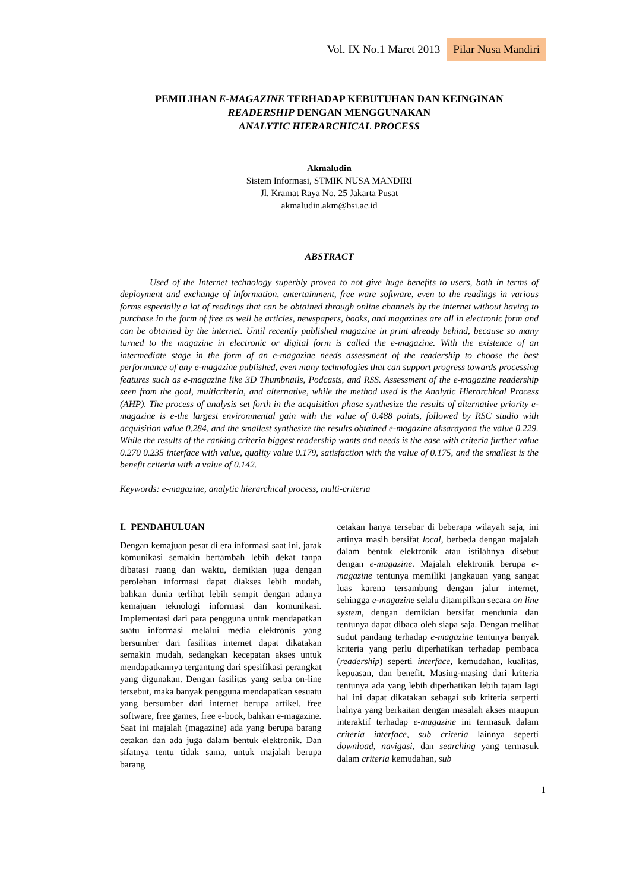Vol. IX No.1 Maret 2013 Pilar Nusa Mandiri
PEMILIHAN E-MAGAZINE TERHADAP KEBUTUHAN DAN KEINGINAN
READERSHIP DENGAN MENGGUNAKAN
ANALYTIC HIERARCHICAL PROCESS
Akmaludin
Sistem Informasi, STMIK NUSA MANDIRI
Jl. Kramat Raya No. 25 Jakarta Pusat
akmaludin.akm@bsi.ac.id
ABSTRACT
Used of the Internet technology superbly proven to not give huge benefits to users, both in terms of deployment and exchange of information, entertainment, free ware software, even to the readings in various forms especially a lot of readings that can be obtained through online channels by the internet without having to purchase in the form of free as well be articles, newspapers, books, and magazines are all in electronic form and can be obtained by the internet. Until recently published magazine in print already behind, because so many turned to the magazine in electronic or digital form is called the e-magazine. With the existence of an intermediate stage in the form of an e-magazine needs assessment of the readership to choose the best performance of any e-magazine published, even many technologies that can support progress towards processing features such as e-magazine like 3D Thumbnails, Podcasts, and RSS. Assessment of the e-magazine readership seen from the goal, multicriteria, and alternative, while the method used is the Analytic Hierarchical Process (AHP). The process of analysis set forth in the acquisition phase synthesize the results of alternative priority e-magazine is e-the largest environmental gain with the value of 0.488 points, followed by RSC studio with acquisition value 0.284, and the smallest synthesize the results obtained e-magazine aksarayana the value 0.229. While the results of the ranking criteria biggest readership wants and needs is the ease with criteria further value 0.270 0.235 interface with value, quality value 0.179, satisfaction with the value of 0.175, and the smallest is the benefit criteria with a value of 0.142.
Keywords: e-magazine, analytic hierarchical process, multi-criteria
I. PENDAHULUAN
Dengan kemajuan pesat di era informasi saat ini, jarak komunikasi semakin bertambah lebih dekat tanpa dibatasi ruang dan waktu, demikian juga dengan perolehan informasi dapat diakses lebih mudah, bahkan dunia terlihat lebih sempit dengan adanya kemajuan teknologi informasi dan komunikasi. Implementasi dari para pengguna untuk mendapatkan suatu informasi melalui media elektronis yang bersumber dari fasilitas internet dapat dikatakan semakin mudah, sedangkan kecepatan akses untuk mendapatkannya tergantung dari spesifikasi perangkat yang digunakan. Dengan fasilitas yang serba on-line tersebut, maka banyak pengguna mendapatkan sesuatu yang bersumber dari internet berupa artikel, free software, free games, free e-book, bahkan e-magazine. Saat ini majalah (magazine) ada yang berupa barang cetakan dan ada juga dalam bentuk elektronik. Dan sifatnya tentu tidak sama, untuk majalah berupa barang
cetakan hanya tersebar di beberapa wilayah saja, ini artinya masih bersifat local, berbeda dengan majalah dalam bentuk elektronik atau istilahnya disebut dengan e-magazine. Majalah elektronik berupa e-magazine tentunya memiliki jangkauan yang sangat luas karena tersambung dengan jalur internet, sehingga e-magazine selalu ditampilkan secara on line system, dengan demikian bersifat mendunia dan tentunya dapat dibaca oleh siapa saja. Dengan melihat sudut pandang terhadap e-magazine tentunya banyak kriteria yang perlu diperhatikan terhadap pembaca (readership) seperti interface, kemudahan, kualitas, kepuasan, dan benefit. Masing-masing dari kriteria tentunya ada yang lebih diperhatikan lebih tajam lagi hal ini dapat dikatakan sebagai sub kriteria serperti halnya yang berkaitan dengan masalah akses maupun interaktif terhadap e-magazine ini termasuk dalam criteria interface, sub criteria lainnya seperti download, navigasi, dan searching yang termasuk dalam criteria kemudahan, sub
1